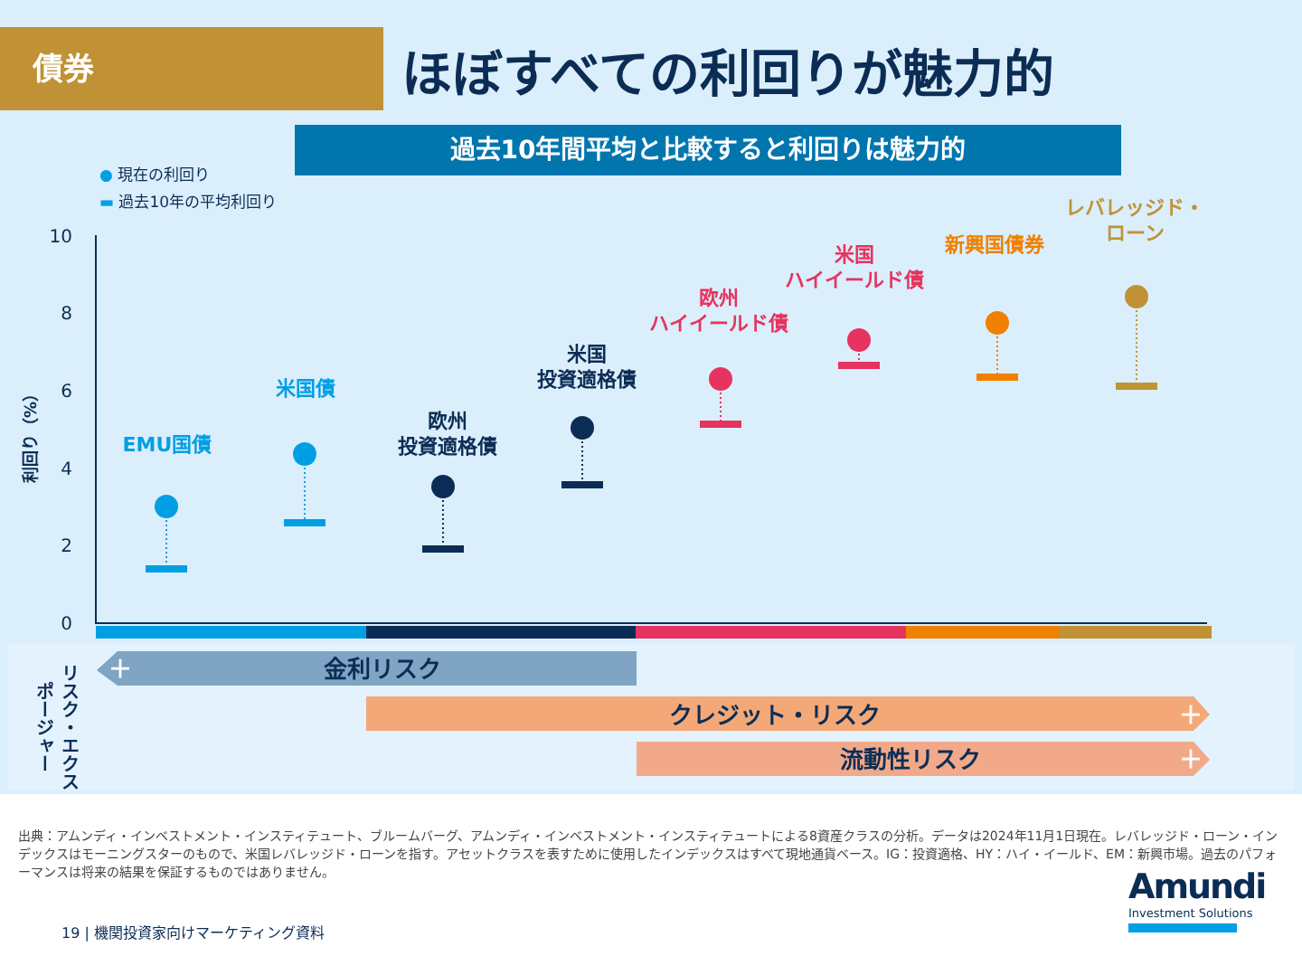債券 ほぼすべての利回りが魅力的
過去10年間平均と比較すると利回りは魅力的
● 現在の利回り
▬ 過去10年の平均利回り
10
8
6
4
2
0
利回り（%）
EMU国債
米国債
欧州
投資適格債
米国
投資適格債
欧州
ハイイールド債
米国
ハイイールド債
新興国債券
レバレッジド・
ローン
リスク・エクスポージャー
＋ 金利リスク
クレジット・リスク ＋
流動性リスク ＋
出典：アムンディ・インベストメント・インスティテュート、ブルームバーグ、アムンディ・インベストメント・インスティテュートによる8資産クラスの分析。データは2024年11月1日現在。レバレッジド・ローン・インデックスはモーニングスターのもので、米国レバレッジド・ローンを指す。アセットクラスを表すために使用したインデックスはすべて現地通貨ベース。IG：投資適格、HY：ハイ・イールド、EM：新興市場。過去のパフォーマンスは将来の結果を保証するものではありません。
19 | 機関投資家向けマーケティング資料
Amundi
Investment Solutions